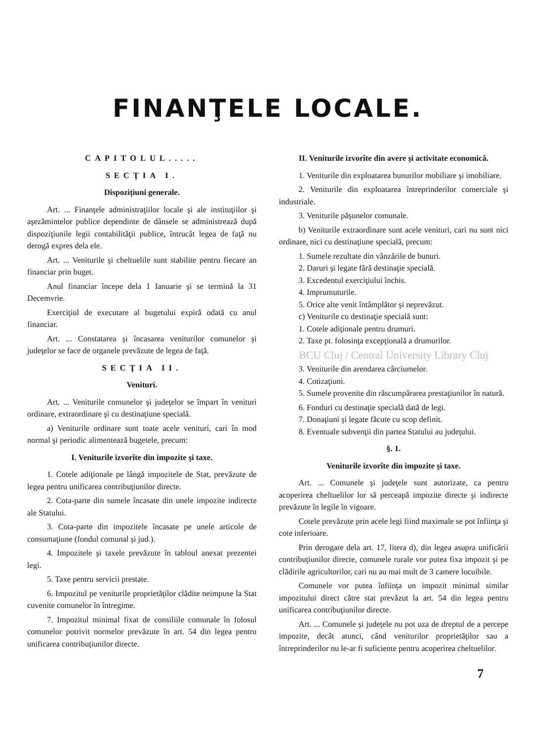FINANŢELE LOCALE.
CAPITOLUL.....
SECŢIA I.
Dispoziţiuni generale.
Art. ... Finanţele administraţiilor locale şi ale instituţiilor şi aşezămintelor publice dependinte de dânsele se administrează după dispoziţiunile legii contabilităţii publice, întrucât legea de faţă nu derogă expres dela ele.
Art. ... Veniturile şi cheltuelile sunt stabilite pentru fiecare an financiar prin buget.
Anul financiar începe dela 1 Ianuarie şi se termină la 31 Decemvrie.
Exerciţiul de executare al bugetului expiră odată cu anul financiar.
Art. ... Constatarea şi încasarea veniturilor comunelor şi judeţelor se face de organele prevăzute de legea de faţă.
SECŢIA II.
Venituri.
Art. ... Veniturile comunelor şi judeţelor se împart în venituri ordinare, extraordinare şi cu destinaţiune specială.
a) Veniturile ordinare sunt toate acele venituri, cari în mod normal şi periodic alimentează bugetele, precum:
I. Veniturile izvorîte din impozite şi taxe.
1. Cotele adiţionale pe lângă impozitele de Stat, prevăzute de legea pentru unificarea contribuţiunilor directe.
2. Cota-parte din sumele încasate din unele impozite indirecte ale Statului.
3. Cota-parte din impozitele încasate pe unele articole de consumaţiune (fondul comunal şi jud.).
4. Impozitele şi taxele prevăzute în tabloul anexat prezentei legi.
5. Taxe pentru servicii prestate.
6. Impozitul pe veniturile proprietăţilor clădite neimpuse la Stat cuvenite comunelor în întregime.
7. Impozitul minimal fixat de consiliile comunale în folosul comunelor potrivit normelor prevăzute în art. 54 din legea pentru unificarea contribuţiunilor directe.
II. Veniturile izvorîte din avere şi activitate economică.
1. Veniturile din exploatarea bunurilor mobiliare şi imobiliare.
2. Veniturile din exploatarea întreprinderilor comerciale şi industriale.
3. Veniturile păşunelor comunale.
b) Veniturile extraordinare sunt acele venituri, cari nu sunt nici ordinare, nici cu destinaţiune specială, precum:
1. Sumele rezultate din vânzările de bunuri.
2. Daruri şi legate fără destinaţie specială.
3. Excedentul exerciţiului închis.
4. Imprumuturile.
5. Orice alte venit întâmplător şi neprevăzut.
c) Veniturile cu destinaţie specială sunt:
1. Cotele adiţionale pentru drumuri.
2. Taxe pt. folosinţa excepţională a drumurilor.
BCU Cluj / Central University Library Cluj
3. Veniturile din arendarea cârciumelor.
4. Cotizaţiuni.
5. Sumele provenite din răscumpărarea prestaţiunilor în natură.
6. Fonduri cu destinaţie specială dată de legi.
7. Donaţiuni şi legate făcute cu scop definit.
8. Eventuale subvenţii din partea Statului au judeţului.
§. 1.
Veniturile izvorîte din impozite şi taxe.
Art. ... Comunele şi judeţele sunt autorizate, ca pentru acoperirea cheltuelilor lor să perceapă impozite directe şi indirecte prevăzute în legile în vigoare.
Cotele prevăzute prin acele legi fiind maximale se pot înfiinţa şi cote inferioare.
Prin derogare dela art. 17, litera d), din legea asupra unificării contribuţiunilor directe, comunele rurale vor putea fixa impozit şi pe clădirile agricultorilor, cari nu au mai mult de 3 camere locuibile.
Comunele vor putea înfiinţa un impozit minimal similar impozitului direct către stat prevăzut la art. 54 din legea pentru unificarea contribuţiunilor directe.
Art. ... Comunele şi judeţele nu pot uza de dreptul de a percepe impozite, decât atunci, când veniturilor proprietăţilor sau a întreprinderilor nu le-ar fi suficiente pentru acoperirea cheltuelilor.
7